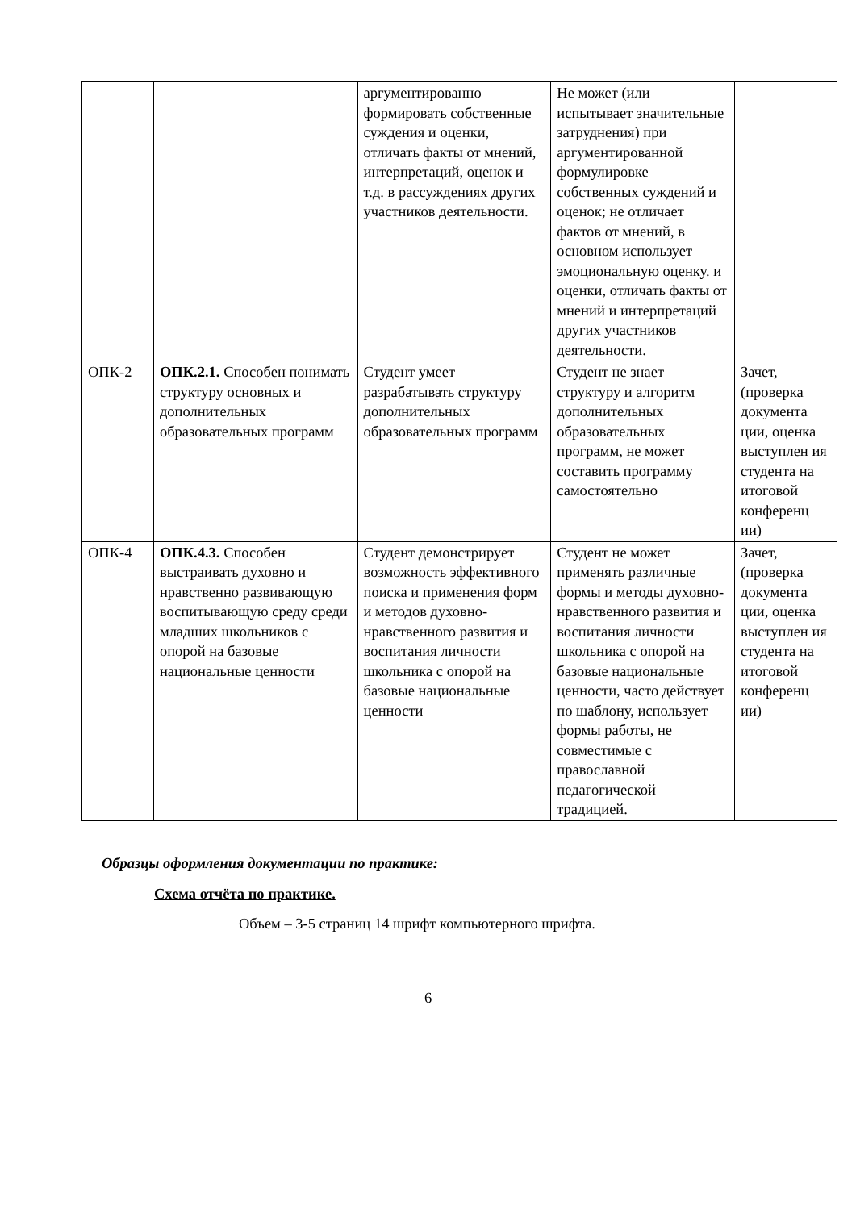| | | аргументированно формировать собственные суждения и оценки, отличать факты от мнений, интерпретаций, оценок и т.д. в рассуждениях других участников деятельности. | Не может (или испытывает значительные затруднения) при аргументированной формулировке собственных суждений и оценок; не отличает фактов от мнений, в основном использует эмоциональную оценку. и оценки, отличать факты от мнений и интерпретаций других участников деятельности. | |
| ОПК-2 | ОПК.2.1. Способен понимать структуру основных и дополнительных образовательных программ | Студент умеет разрабатывать структуру дополнительных образовательных программ | Студент не знает структуру и алгоритм дополнительных образовательных программ, не может составить программу самостоятельно | Зачет, (проверка документа ции, оценка выступлен ия студента на итоговой конференц ии) |
| ОПК-4 | ОПК.4.3. Способен выстраивать духовно и нравственно развивающую воспитывающую среду среди младших школьников с опорой на базовые национальные ценности | Студент демонстрирует возможность эффективного поиска и применения форм и методов духовно-нравственного развития и воспитания личности школьника с опорой на базовые национальные ценности | Студент не может применять различные формы и методы духовно-нравственного развития и воспитания личности школьника с опорой на базовые национальные ценности, часто действует по шаблону, использует формы работы, не совместимые с православной педагогической традицией. | Зачет, (проверка документа ции, оценка выступлен ия студента на итоговой конференц ии) |
Образцы оформления документации по практике:
Схема отчёта по практике.
Объем – 3-5 страниц 14 шрифт компьютерного шрифта.
6